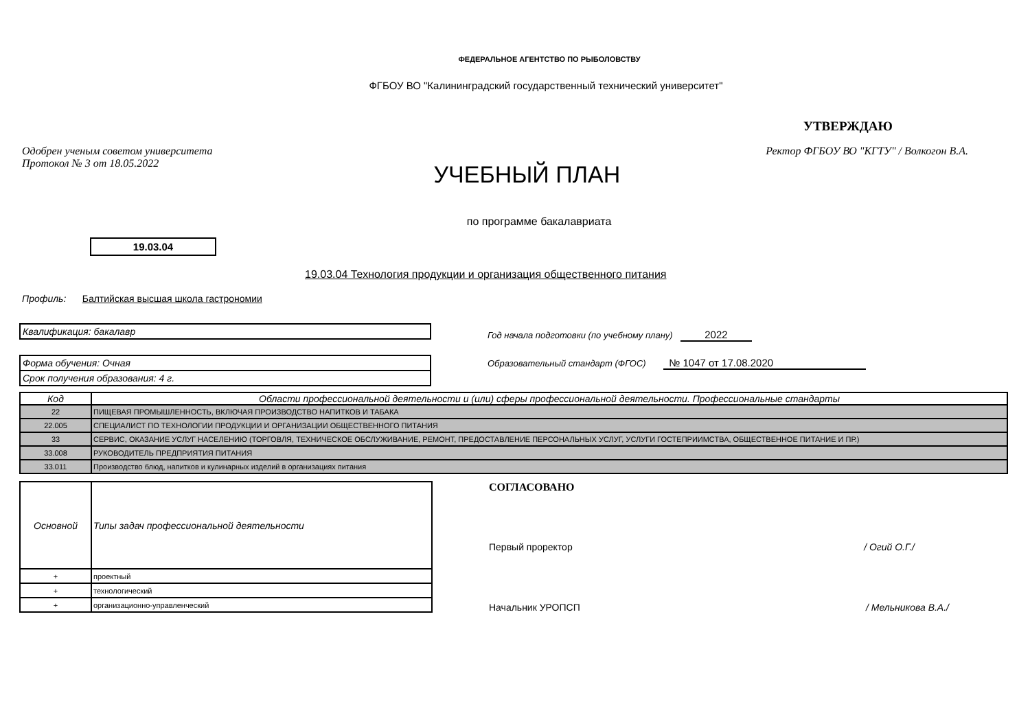ФЕДЕРАЛЬНОЕ АГЕНТСТВО ПО РЫБОЛОВСТВУ
ФГБОУ ВО "Калининградский государственный технический университет"
УТВЕРЖДАЮ
Одобрен ученым советом университета
Протокол № 3 от 18.05.2022
УЧЕБНЫЙ ПЛАН
Ректор ФГБОУ ВО "КГТУ" / Волкогон В.А.
по программе бакалавриата
19.03.04
19.03.04 Технология продукции и организация общественного питания
Профиль: Балтийская высшая школа гастрономии
Квалификация: бакалавр
Форма обучения: Очная
Срок получения образования: 4 г.
Год начала подготовки (по учебному плану) 2022
Образовательный стандарт (ФГОС) № 1047 от 17.08.2020
| Код | Области профессиональной деятельности и (или) сферы профессиональной деятельности. Профессиональные стандарты |
| --- | --- |
| 22 | ПИЩЕВАЯ ПРОМЫШЛЕННОСТЬ, ВКЛЮЧАЯ ПРОИЗВОДСТВО НАПИТКОВ И ТАБАКА |
| 22.005 | СПЕЦИАЛИСТ ПО ТЕХНОЛОГИИ ПРОДУКЦИИ И ОРГАНИЗАЦИИ ОБЩЕСТВЕННОГО ПИТАНИЯ |
| 33 | СЕРВИС, ОКАЗАНИЕ УСЛУГ НАСЕЛЕНИЮ (ТОРГОВЛЯ, ТЕХНИЧЕСКОЕ ОБСЛУЖИВАНИЕ, РЕМОНТ, ПРЕДОСТАВЛЕНИЕ ПЕРСОНАЛЬНЫХ УСЛУГ, УСЛУГИ ГОСТЕПРИИМСТВА, ОБЩЕСТВЕННОЕ ПИТАНИЕ И ПР.) |
| 33.008 | РУКОВОДИТЕЛЬ ПРЕДПРИЯТИЯ ПИТАНИЯ |
| 33.011 | Производство блюд, напитков и кулинарных изделий в организациях питания |
| Основной | Типы задач профессиональной деятельности |
| + | проектный |
| + | технологический |
| + | организационно-управленческий |
СОГЛАСОВАНО
Первый проректор / Огий О.Г./
Начальник УРОПСП / Мельникова В.А./